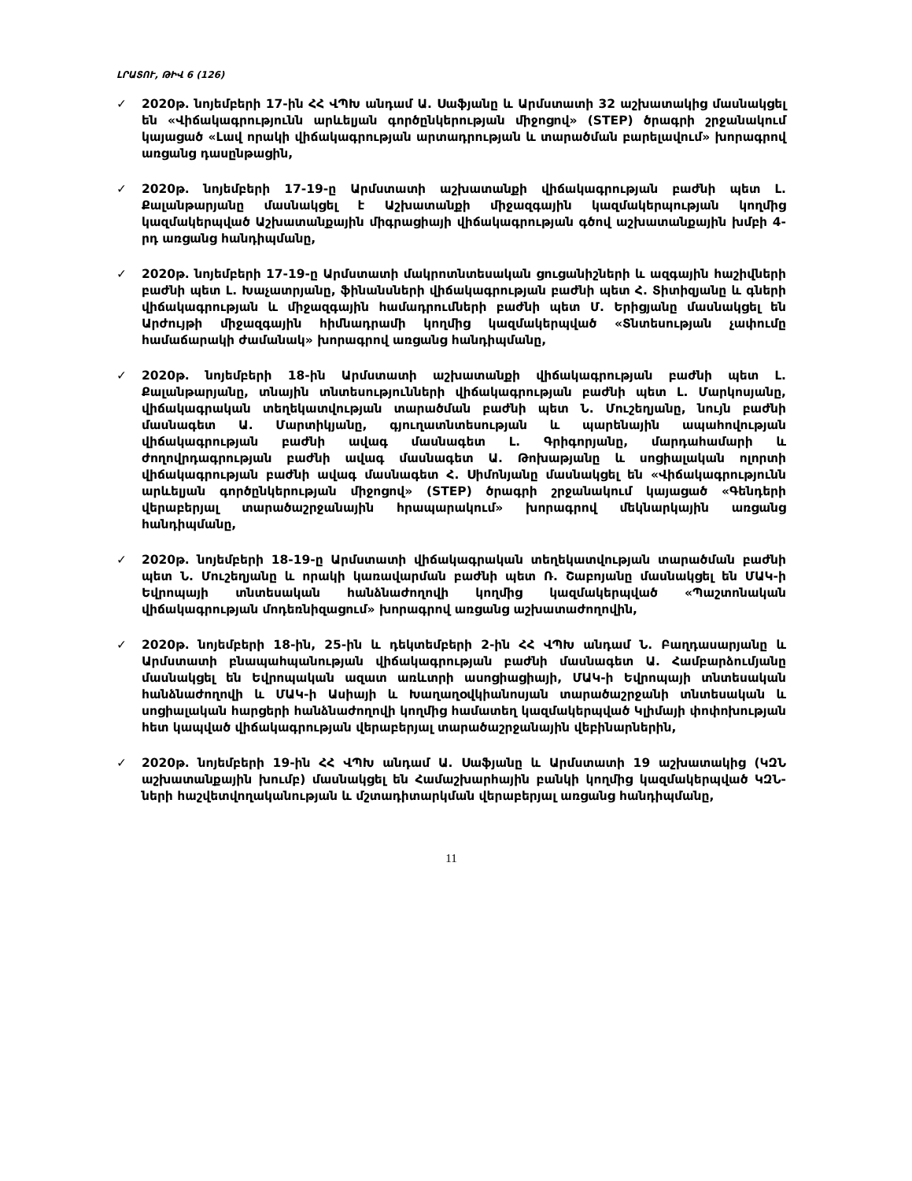ԼՐԱՏՈՒ, ԹԻՎ 6 (126)
✓ 2020թ. նոյեմբերի 17-ին ՀՀ ՎՊԽ անդամ Ա. Սաֆյանը և Արմստատի 32 աշխատակից մասնակցել են «Վիճակագրությունն արևելյան գործընկերության միջոցով» (STEP) ծրագրի շրջանակում կայացած «Լավ որակի վիճակագրության արտադրության և տարածման բարելավում» խորագրով առցանց դասընթացին,
✓ 2020թ. նոյեմբերի 17-19-ը Արմստատի աշխատանքի վիճակագրության բաժնի պետ Լ. Քալանթարյանը մասնակցել է Աշխատանքի միջազգային կազմակերպության կողմից կազմակերպված Աշխատանքային միգրացիայի վիճակագրության գծով աշխատանքային խմբի 4-րդ առցանց հանդիպմանը,
✓ 2020թ. նոյեմբերի 17-19-ը Արմստատի մակրոտնտեսական ցուցանիշների և ազգային հաշիվների բաժնի պետ Լ. Խաչատրյանը, ֆինանսների վիճակագրության բաժնի պետ Հ. Տիտիզյանը և գների վիճակագրության և միջազգային համադրումների բաժնի պետ Մ. Երիցյանը մասնակցել են Արժույթի միջազգային հիմնադրամի կողմից կազմակերպված «Տնտեսության չափումը համաճարակի ժամանակ» խորագրով առցանց հանդիպմանը,
✓ 2020թ. նոյեմբերի 18-ին Արմստատի աշխատանքի վիճակագրության բաժնի պետ Լ. Քալանթարյանը, տնային տնտեսությունների վիճակագրության բաժնի պետ Լ. Մարկոսյանը, վիճակագրական տեղեկատվության տարածման բաժնի պետ Ն. Մուշեղյանը, նույն բաժնի մասնագետ Ա. Մարտիկյանը, գյուղատնտեսության և պարենային ապահովության վիճակագրության բաժնի ավագ մասնագետ Լ. Գրիգորյանը, մարդահամարի և ժողովրդագրության բաժնի ավագ մասնագետ Ա. Թոխաթյանը և սոցիալական ոլորտի վիճակագրության բաժնի ավագ մասնագետ Հ. Սիմոնյանը մասնակցել են «Վիճակագրությունն արևելյան գործընկերության միջոցով» (STEP) ծրագրի շրջանակում կայացած «Գենդերի վերաբերյալ տարածաշրջանային հրապարակում» խորագրով մեկնարկային առցանց հանդիպմանը,
✓ 2020թ. նոյեմբերի 18-19-ը Արմստատի վիճակագրական տեղեկատվության տարածման բաժնի պետ Ն. Մուշեղյանը և որակի կառավարման բաժնի պետ Ռ. Շաբոյանը մասնակցել են ՄԱԿ-ի Եվրոպայի տնտեսական հանձնաժողովի կողմից կազմակերպված «Պաշտոնական վիճակագրության մոդեռնիզացում» խորագրով առցանց աշխատաժողովին,
✓ 2020թ. նոյեմբերի 18-ին, 25-ին և դեկտեմբերի 2-ին ՀՀ ՎՊԽ անդամ Ն. Բաղդասարյանը և Արմստատի բնապահպանության վիճակագրության բաժնի մասնագետ Ա. Համբարձումյանը մասնակցել են Եվրոպական ազատ առևտրի ասոցիացիայի, ՄԱԿ-ի Եվրոպայի տնտեսական հանձնաժողովի և ՄԱԿ-ի Ասիայի և Խաղաղօվկիանոսյան տարածաշրջանի տնտեսական և սոցիալական հարցերի հանձնաժողովի կողմից համատեղ կազմակերպված Կլիմայի փոփոխության հետ կապված վիճակագրության վերաբերյալ տարածաշրջանային վեբինարներին,
✓ 2020թ. նոյեմբերի 19-ին ՀՀ ՎՊԽ անդամ Ա. Սաֆյանը և Արմստատի 19 աշխատակից (ԿԶՆ աշխատանքային խումբ) մասնակցել են Համաշխարհային բանկի կողմից կազմակերպված ԿԶՆ-ների հաշվետվողականության և մշտադիտարկման վերաբերյալ առցանց հանդիպմանը,
11